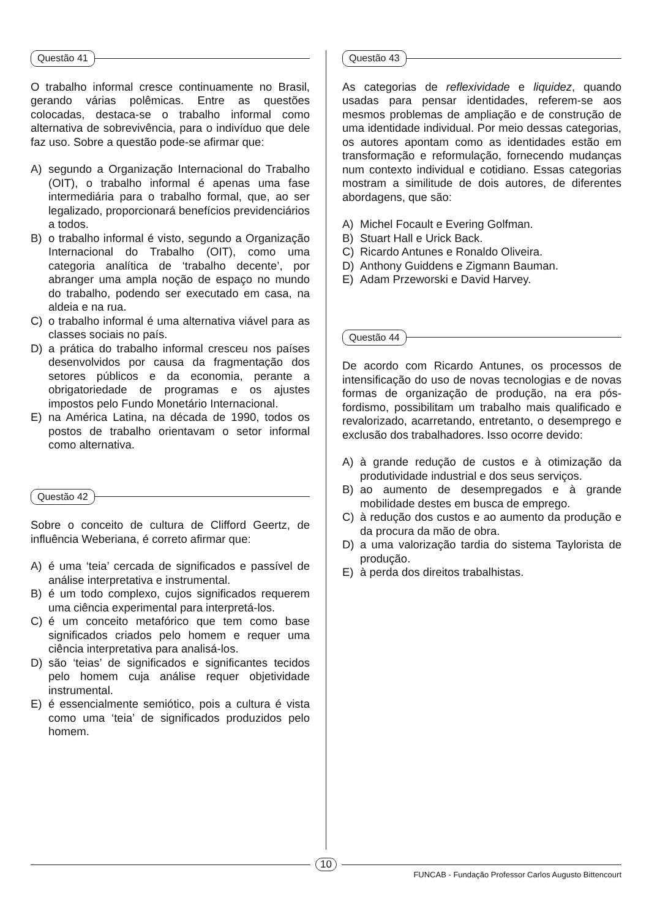Questão 41
O trabalho informal cresce continuamente no Brasil, gerando várias polêmicas. Entre as questões colocadas, destaca-se o trabalho informal como alternativa de sobrevivência, para o indivíduo que dele faz uso. Sobre a questão pode-se afirmar que:
A) segundo a Organização Internacional do Trabalho (OIT), o trabalho informal é apenas uma fase intermediária para o trabalho formal, que, ao ser legalizado, proporcionará benefícios previdenciários a todos.
B) o trabalho informal é visto, segundo a Organização Internacional do Trabalho (OIT), como uma categoria analítica de ‘trabalho decente’, por abranger uma ampla noção de espaço no mundo do trabalho, podendo ser executado em casa, na aldeia e na rua.
C) o trabalho informal é uma alternativa viável para as classes sociais no país.
D) a prática do trabalho informal cresceu nos países desenvolvidos por causa da fragmentação dos setores públicos e da economia, perante a obrigatoriedade de programas e os ajustes impostos pelo Fundo Monetário Internacional.
E) na América Latina, na década de 1990, todos os postos de trabalho orientavam o setor informal como alternativa.
Questão 42
Sobre o conceito de cultura de Clifford Geertz, de influência Weberiana, é correto afirmar que:
A) é uma ‘teia’ cercada de significados e passível de análise interpretativa e instrumental.
B) é um todo complexo, cujos significados requerem uma ciência experimental para interpretá-los.
C) é um conceito metafórico que tem como base significados criados pelo homem e requer uma ciência interpretativa para analisá-los.
D) são ‘teias’ de significados e significantes tecidos pelo homem cuja análise requer objetividade instrumental.
E) é essencialmente semiótico, pois a cultura é vista como uma ‘teia’ de significados produzidos pelo homem.
Questão 43
As categorias de reflexividade e liquidez, quando usadas para pensar identidades, referem-se aos mesmos problemas de ampliação e de construção de uma identidade individual. Por meio dessas categorias, os autores apontam como as identidades estão em transformação e reformulação, fornecendo mudanças num contexto individual e cotidiano. Essas categorias mostram a similitude de dois autores, de diferentes abordagens, que são:
A) Michel Focault e Evering Golfman.
B) Stuart Hall e Urick Back.
C) Ricardo Antunes e Ronaldo Oliveira.
D) Anthony Guiddens e Zigmann Bauman.
E) Adam Przeworski e David Harvey.
Questão 44
De acordo com Ricardo Antunes, os processos de intensificação do uso de novas tecnologias e de novas formas de organização de produção, na era pós-fordismo, possibilitam um trabalho mais qualificado e revalorizado, acarretando, entretanto, o desemprego e exclusão dos trabalhadores. Isso ocorre devido:
A) à grande redução de custos e à otimização da produtividade industrial e dos seus serviços.
B) ao aumento de desempregados e à grande mobilidade destes em busca de emprego.
C) à redução dos custos e ao aumento da produção e da procura da mão de obra.
D) a uma valorização tardia do sistema Taylorista de produção.
E) à perda dos direitos trabalhistas.
10
FUNCAB - Fundação Professor Carlos Augusto Bittencourt